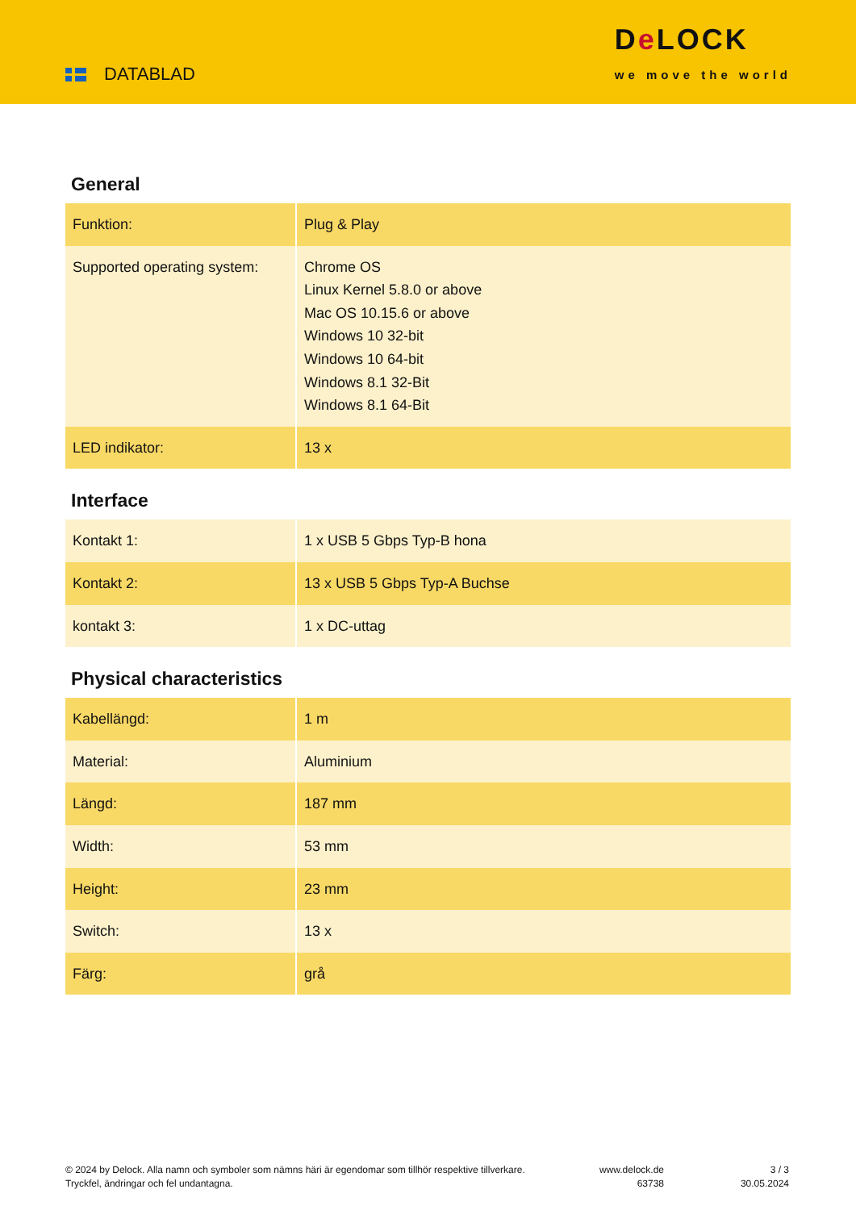DATABLAD
De LOCK
we move the world
General
| Funktion: | Plug & Play |
| Supported operating system: | Chrome OS Linux Kernel 5.8.0 or above Mac OS 10.15.6 or above Windows 10 32-bit Windows 10 64-bit Windows 8.1 32-Bit Windows 8.1 64-Bit |
| LED indikator: | 13 x |
Interface
| Kontakt 1: | 1 x USB 5 Gbps Typ-B hona |
| Kontakt 2: | 13 x USB 5 Gbps Typ-A Buchse |
| kontakt 3: | 1 x DC-uttag |
Physical characteristics
| Kabellängd: | 1 m |
| Material: | Aluminium |
| Längd: | 187 mm |
| Width: | 53 mm |
| Height: | 23 mm |
| Switch: | 13 x |
| Färg: | grå |
© 2024 by Delock. Alla namn och symboler som nämns häri är egendomar som tillhör respektive tillverkare. Tryckfel, ändringar och fel undantagna.
www.delock.de
63738
3 / 3
30.05.2024